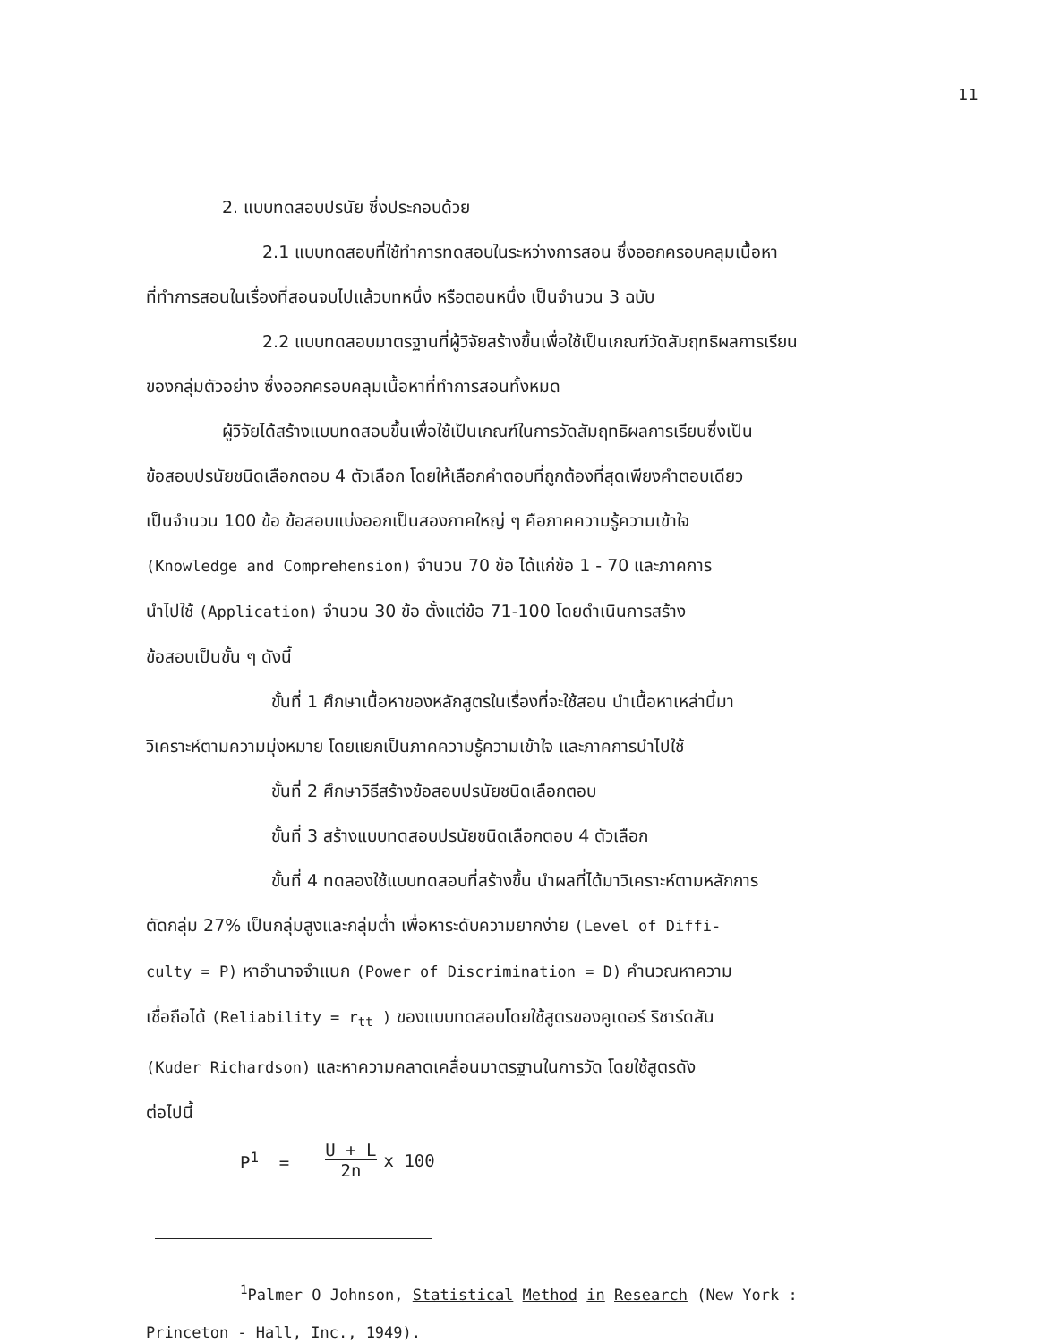11
2. แบบทดสอบปรนัย ซึ่งประกอบด้วย
2.1 แบบทดสอบที่ใช้ทำการทดสอบในระหว่างการสอน ซึ่งออกครอบคลุมเนื้อหา
ที่ทำการสอนในเรื่องที่สอนจบไปแล้วบทหนึ่ง หรือตอนหนึ่ง เป็นจำนวน 3 ฉบับ
2.2 แบบทดสอบมาตรฐานที่ผู้วิจัยสร้างขึ้นเพื่อใช้เป็นเกณฑ์วัดสัมฤทธิผลการเรียน
ของกลุ่มตัวอย่าง ซึ่งออกครอบคลุมเนื้อหาที่ทำการสอนทั้งหมด
ผู้วิจัยได้สร้างแบบทดสอบขึ้นเพื่อใช้เป็นเกณฑ์ในการวัดสัมฤทธิผลการเรียนซึ่งเป็น
ข้อสอบปรนัยชนิดเลือกตอบ 4 ตัวเลือก โดยให้เลือกคำตอบที่ถูกต้องที่สุดเพียงคำตอบเดียว
เป็นจำนวน 100 ข้อ ข้อสอบแบ่งออกเป็นสองภาคใหญ่ ๆ คือภาคความรู้ความเข้าใจ
(Knowledge and Comprehension) จำนวน 70 ข้อ ได้แก่ข้อ 1 - 70 และภาคการ
นำไปใช้ (Application) จำนวน 30 ข้อ ตั้งแต่ข้อ 71-100 โดยดำเนินการสร้าง
ข้อสอบเป็นขั้น ๆ ดังนี้
ขั้นที่ 1 ศึกษาเนื้อหาของหลักสูตรในเรื่องที่จะใช้สอน นำเนื้อหาเหล่านี้มา
วิเคราะห์ตามความมุ่งหมาย โดยแยกเป็นภาคความรู้ความเข้าใจ และภาคการนำไปใช้
ขั้นที่ 2 ศึกษาวิธีสร้างข้อสอบปรนัยชนิดเลือกตอบ
ขั้นที่ 3 สร้างแบบทดสอบปรนัยชนิดเลือกตอบ 4 ตัวเลือก
ขั้นที่ 4 ทดลองใช้แบบทดสอบที่สร้างขึ้น นำผลที่ได้มาวิเคราะห์ตามหลักการ
ตัดกลุ่ม 27% เป็นกลุ่มสูงและกลุ่มต่ำ เพื่อหาระดับความยากง่าย (Level of Diffi-
culty = P) หาอำนาจจำแนก (Power of Discrimination = D) คำนวณหาความ
เชื่อถือได้ (Reliability = r<sub>tt</sub> ) ของแบบทดสอบโดยใช้สูตรของคูเดอร์ ริชาร์ดสัน
(Kuder Richardson) และหาความคลาดเคลื่อนมาตรฐานในการวัด โดยใช้สูตรดัง
ต่อไปนี้
P<sup>1</sup> = U + L 2n x 100
<sup>1</sup> Palmer O Johnson, Statistical Method in Research (New York :
Princeton - Hall, Inc., 1949).